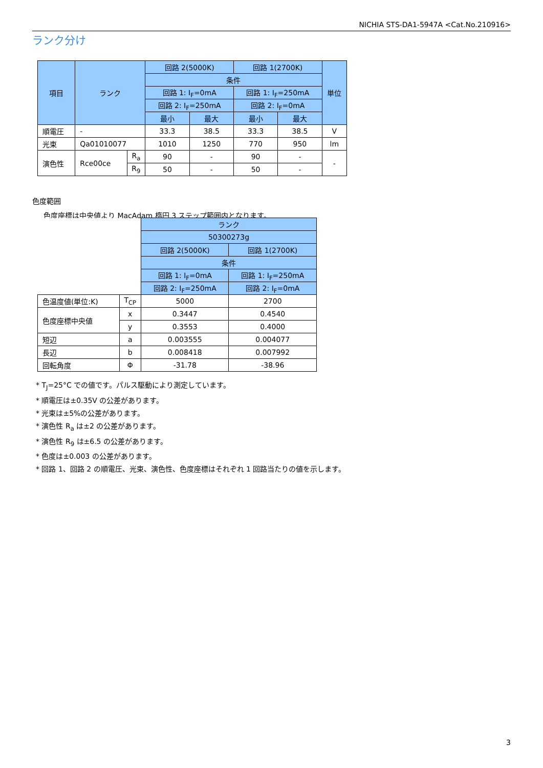NICHIA STS-DA1-5947A <Cat.No.210916>
ランク分け
| 項目 | ランク | | 回路 2(5000K) | | 回路 1(2700K) | | 単位 |
| --- | --- | --- | --- | --- | --- | --- | --- |
| | | | 条件 | | | | |
| | | | 回路 1: I<sub>F</sub>=0mA | | 回路 1: I<sub>F</sub>=250mA | | |
| | | | 回路 2: I<sub>F</sub>=250mA | | 回路 2: I<sub>F</sub>=0mA | | |
| | | | 最小 | 最大 | 最小 | 最大 | |
| 順電圧 | - | | 33.3 | 38.5 | 33.3 | 38.5 | V |
| 光束 | Qa01010077 | | 1010 | 1250 | 770 | 950 | lm |
| 演色性 | Rce00ce | R<sub>a</sub> | 90 | - | 90 | - | - |
| | | R<sub>9</sub> | 50 | - | 50 | - | |
色度範囲
色度座標は中央値より MacAdam 楕円 3 ステップ範囲内となります。
| | | ランク | |
| | | 50300273g | |
| | | 回路 2(5000K) | 回路 1(2700K) |
| | | 条件 | |
| | | 回路 1: I<sub>F</sub>=0mA | 回路 1: I<sub>F</sub>=250mA |
| | | 回路 2: I<sub>F</sub>=250mA | 回路 2: I<sub>F</sub>=0mA |
| 色温度値(単位:K) | T<sub>CP</sub> | 5000 | 2700 |
| 色度座標中央値 | x | 0.3447 | 0.4540 |
| | y | 0.3553 | 0.4000 |
| 短辺 | a | 0.003555 | 0.004077 |
| 長辺 | b | 0.008418 | 0.007992 |
| 回転角度 | Φ | -31.78 | -38.96 |
* T<sub>J</sub>=25°C での値です。パルス駆動により測定しています。
* 順電圧は±0.35V の公差があります。
* 光束は±5%の公差があります。
* 演色性 R<sub>a</sub> は±2 の公差があります。
* 演色性 R<sub>9</sub> は±6.5 の公差があります。
* 色度は±0.003 の公差があります。
* 回路 1、回路 2 の順電圧、光束、演色性、色度座標はそれぞれ 1 回路当たりの値を示します。
3